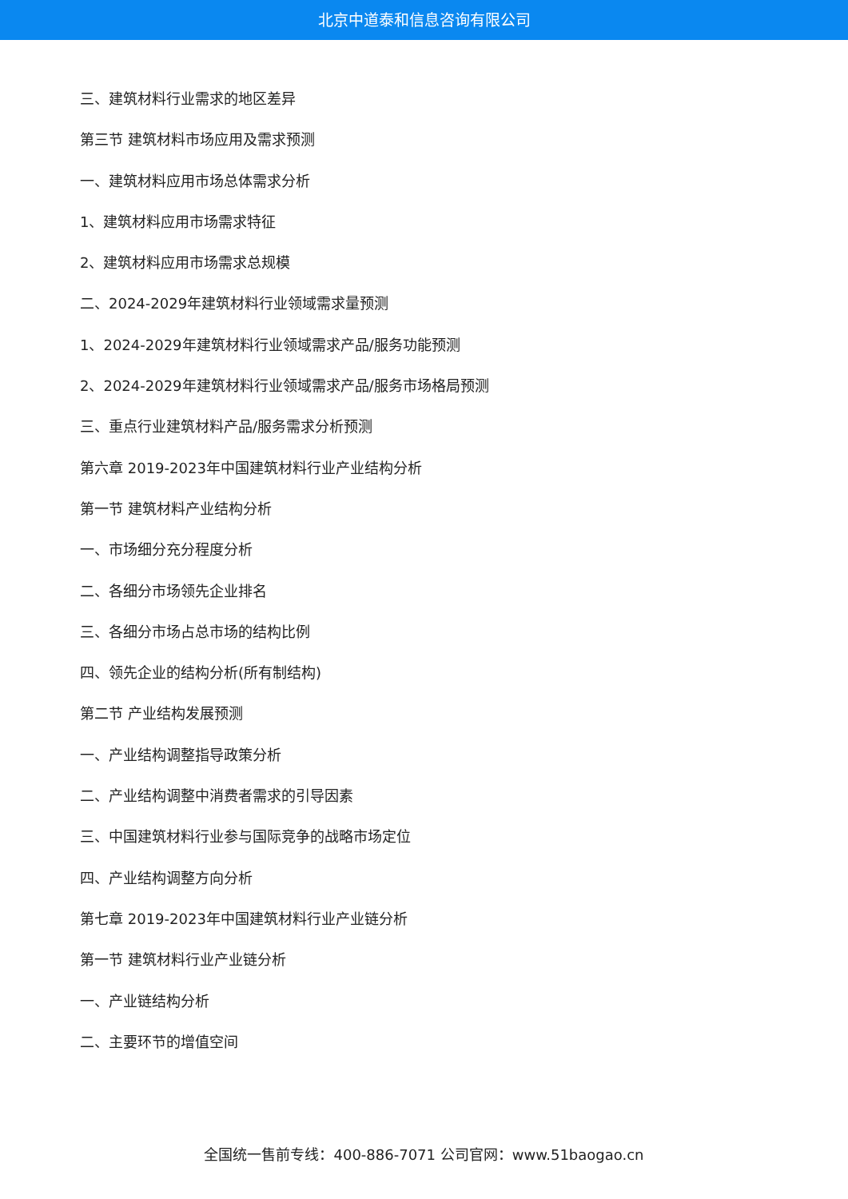北京中道泰和信息咨询有限公司
三、建筑材料行业需求的地区差异
第三节 建筑材料市场应用及需求预测
一、建筑材料应用市场总体需求分析
1、建筑材料应用市场需求特征
2、建筑材料应用市场需求总规模
二、2024-2029年建筑材料行业领域需求量预测
1、2024-2029年建筑材料行业领域需求产品/服务功能预测
2、2024-2029年建筑材料行业领域需求产品/服务市场格局预测
三、重点行业建筑材料产品/服务需求分析预测
第六章 2019-2023年中国建筑材料行业产业结构分析
第一节 建筑材料产业结构分析
一、市场细分充分程度分析
二、各细分市场领先企业排名
三、各细分市场占总市场的结构比例
四、领先企业的结构分析(所有制结构)
第二节 产业结构发展预测
一、产业结构调整指导政策分析
二、产业结构调整中消费者需求的引导因素
三、中国建筑材料行业参与国际竞争的战略市场定位
四、产业结构调整方向分析
第七章 2019-2023年中国建筑材料行业产业链分析
第一节 建筑材料行业产业链分析
一、产业链结构分析
二、主要环节的增值空间
全国统一售前专线：400-886-7071 公司官网：www.51baogao.cn